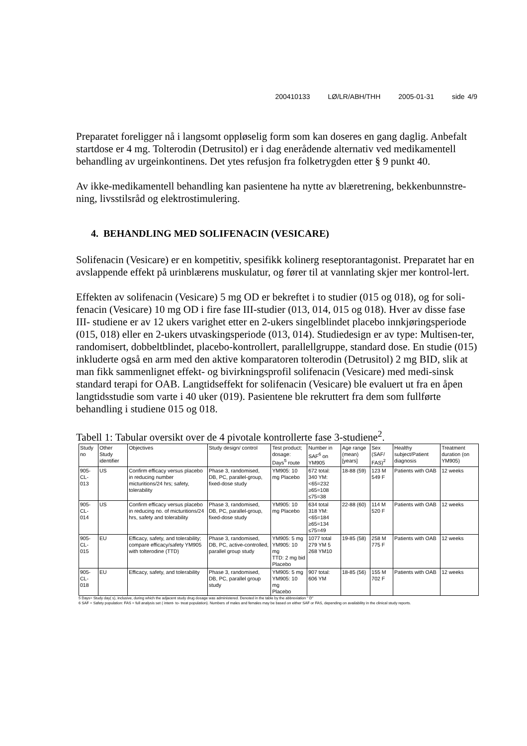200410133 LØ/LR/ABH/THH 2005-01-31 side 4/9
Preparatet foreligger nå i langsomt oppløselig form som kan doseres en gang daglig. Anbefalt startdose er 4 mg. Tolterodin (Detrusitol) er i dag enerådende alternativ ved medikamentell behandling av urgeinkontinens. Det ytes refusjon fra folketrygden etter § 9 punkt 40.
Av ikke-medikamentell behandling kan pasientene ha nytte av blæretrening, bekkenbunnstre-ning, livsstilsråd og elektrostimulering.
4. BEHANDLING MED SOLIFENACIN (VESICARE)
Solifenacin (Vesicare) er en kompetitiv, spesifikk kolinerg reseptorantagonist. Preparatet har en avslappende effekt på urinblærens muskulatur, og fører til at vannlating skjer mer kontrol-lert.
Effekten av solifenacin (Vesicare) 5 mg OD er bekreftet i to studier (015 og 018), og for soli-fenacin (Vesicare) 10 mg OD i fire fase III-studier (013, 014, 015 og 018). Hver av disse fase III- studiene er av 12 ukers varighet etter en 2-ukers singelblindet placebo innkjøringsperiode (015, 018) eller en 2-ukers utvaskingsperiode (013, 014). Studiedesign er av type: Multisen-ter, randomisert, dobbeltblindet, placebo-kontrollert, parallellgruppe, standard dose. En studie (015) inkluderte også en arm med den aktive komparatoren tolterodin (Detrusitol) 2 mg BID, slik at man fikk sammenlignet effekt- og bivirkningsprofil solifenacin (Vesicare) med medi-sinsk standard terapi for OAB. Langtidseffekt for solifenacin (Vesicare) ble evaluert ut fra en åpen langtidsstudie som varte i 40 uker (019). Pasientene ble rekruttert fra dem som fullførte behandling i studiene 015 og 018.
Tabell 1: Tabular oversikt over de 4 pivotale kontrollerte fase 3-studiene<sup>2</sup>.
| Study no | Other Study identifier | Objectives | Study design/ control | Test product; dosage: Days<sup>5</sup> route | Number in SAF<sup>6</sup> on YM905 | Age range (mean) [years] | Sex (SAF/ FAS)<sup>2</sup> | Healthy subject/Patient diagnosis | Treatment duration (on YM905) |
| --- | --- | --- | --- | --- | --- | --- | --- | --- | --- |
| 905-CL-013 | US | Confirm efficacy versus placebo in reducing number micturitions/24 hrs; safety, tolerability | Phase 3, randomised, DB, PC, parallel-group, fixed-dose study | YM905: 10 mg Placebo | 672 total: 340 YM: <65=232 ≥65=108 ≤75=38 | 18-88 (59) | 123 M 549 F | Patients with OAB | 12 weeks |
| 905-CL-014 | US | Confirm efficacy versus placebo in reducing no. of micturitions/24 hrs, safety and tolerability | Phase 3, randomised, DB, PC, parallel-group, fixed-dose study | YM905: 10 mg Placebo | 634 total 318 YM: <65=184 ≥65=134 ≤75=49 | 22-88 (60) | 114 M 520 F | Patients with OAB | 12 weeks |
| 905-CL-015 | EU | Efficacy, safety, and tolerability; compare efficacy/safety YM905 with tolterodine (TTD) | Phase 3, randomised, DB, PC, active-controlled, parallel group study | YM905: 5 mg YM905: 10 mg TTD: 2 mg bid Placebo | 1077 total 279 YM 5 268 YM10 | 19-85 (58) | 258 M 775 F | Patients with OAB | 12 weeks |
| 905-CL-018 | EU | Efficacy, safety, and tolerability | Phase 3, randomised, DB, PC, parallel group study | YM905: 5 mg YM905: 10 mg Placebo | 907 total: 606 YM | 18-85 (56) | 155 M 702 F | Patients with OAB | 12 weeks |
5 Days= Study day( s), inclusive, during which the adjacent study drug dosage was administered. Denoted in the table by the abbreviation " D"
6 SAF = Safety population: FAS = full analysis set ( intent- to- treat population). Numbers of males and females may be based on either SAF or FAS, depending on availability in the clinical study reports.